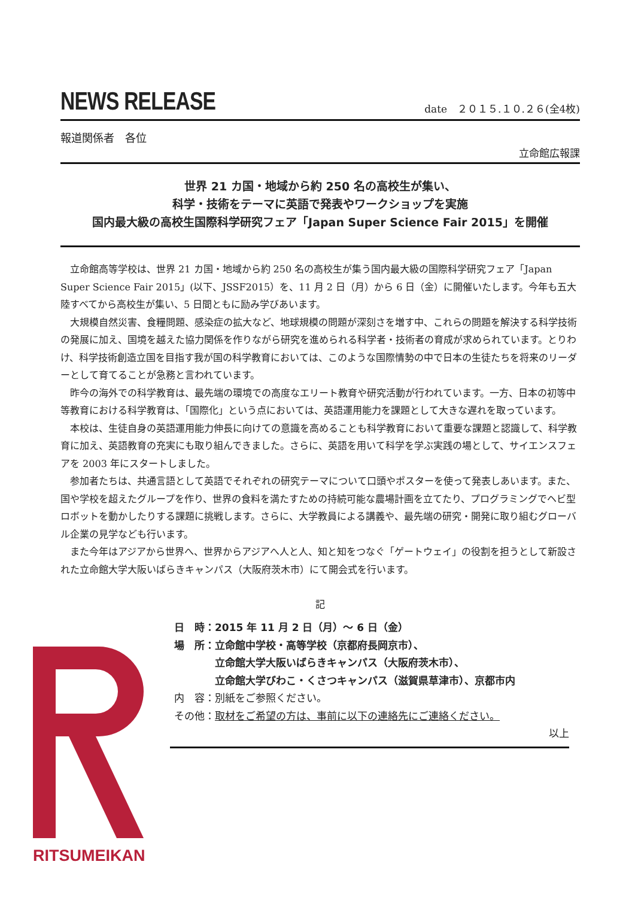NEWS RELEASE
date　２０１５.１０.２６(全4枚)
報道関係者　各位
立命館広報課
世界 21 カ国・地域から約 250 名の高校生が集い、
科学・技術をテーマに英語で発表やワークショップを実施
国内最大級の高校生国際科学研究フェア「Japan Super Science Fair 2015」を開催
立命館高等学校は、世界 21 カ国・地域から約 250 名の高校生が集う国内最大級の国際科学研究フェア「Japan Super Science Fair 2015」(以下、JSSF2015）を、11 月 2 日（月）から 6 日（金）に開催いたします。今年も五大陸すべてから高校生が集い、5 日間ともに励み学びあいます。
大規模自然災害、食糧問題、感染症の拡大など、地球規模の問題が深刻さを増す中、これらの問題を解決する科学技術の発展に加え、国境を越えた協力関係を作りながら研究を進められる科学者・技術者の育成が求められています。とりわけ、科学技術創造立国を目指す我が国の科学教育においては、このような国際情勢の中で日本の生徒たちを将来のリーダーとして育てることが急務と言われています。
昨今の海外での科学教育は、最先端の環境での高度なエリート教育や研究活動が行われています。一方、日本の初等中等教育における科学教育は、「国際化」という点においては、英語運用能力を課題として大きな遅れを取っています。
本校は、生徒自身の英語運用能力伸長に向けての意識を高めることも科学教育において重要な課題と認識して、科学教育に加え、英語教育の充実にも取り組んできました。さらに、英語を用いて科学を学ぶ実践の場として、サイエンスフェアを 2003 年にスタートしました。
参加者たちは、共通言語として英語でそれぞれの研究テーマについて口頭やポスターを使って発表しあいます。また、国や学校を超えたグループを作り、世界の食料を満たすための持続可能な農場計画を立てたり、プログラミングでヘビ型ロボットを動かしたりする課題に挑戦します。さらに、大学教員による講義や、最先端の研究・開発に取り組むグローバル企業の見学なども行います。
また今年はアジアから世界へ、世界からアジアへ人と人、知と知をつなぐ「ゲートウェイ」の役割を担うとして新設された立命館大学大阪いばらきキャンパス（大阪府茨木市）にて開会式を行います。
記
日　時：2015 年 11 月 2 日（月）～ 6 日（金）
場　所：立命館中学校・高等学校（京都府長岡京市）、
　　　　立命館大学大阪いばらきキャンパス（大阪府茨木市）、
　　　　立命館大学びわこ・くさつキャンパス（滋賀県草津市）、京都市内
内　容：別紙をご参照ください。
その他：取材をご希望の方は、事前に以下の連絡先にご連絡ください。
以上
RITSUMEIKAN